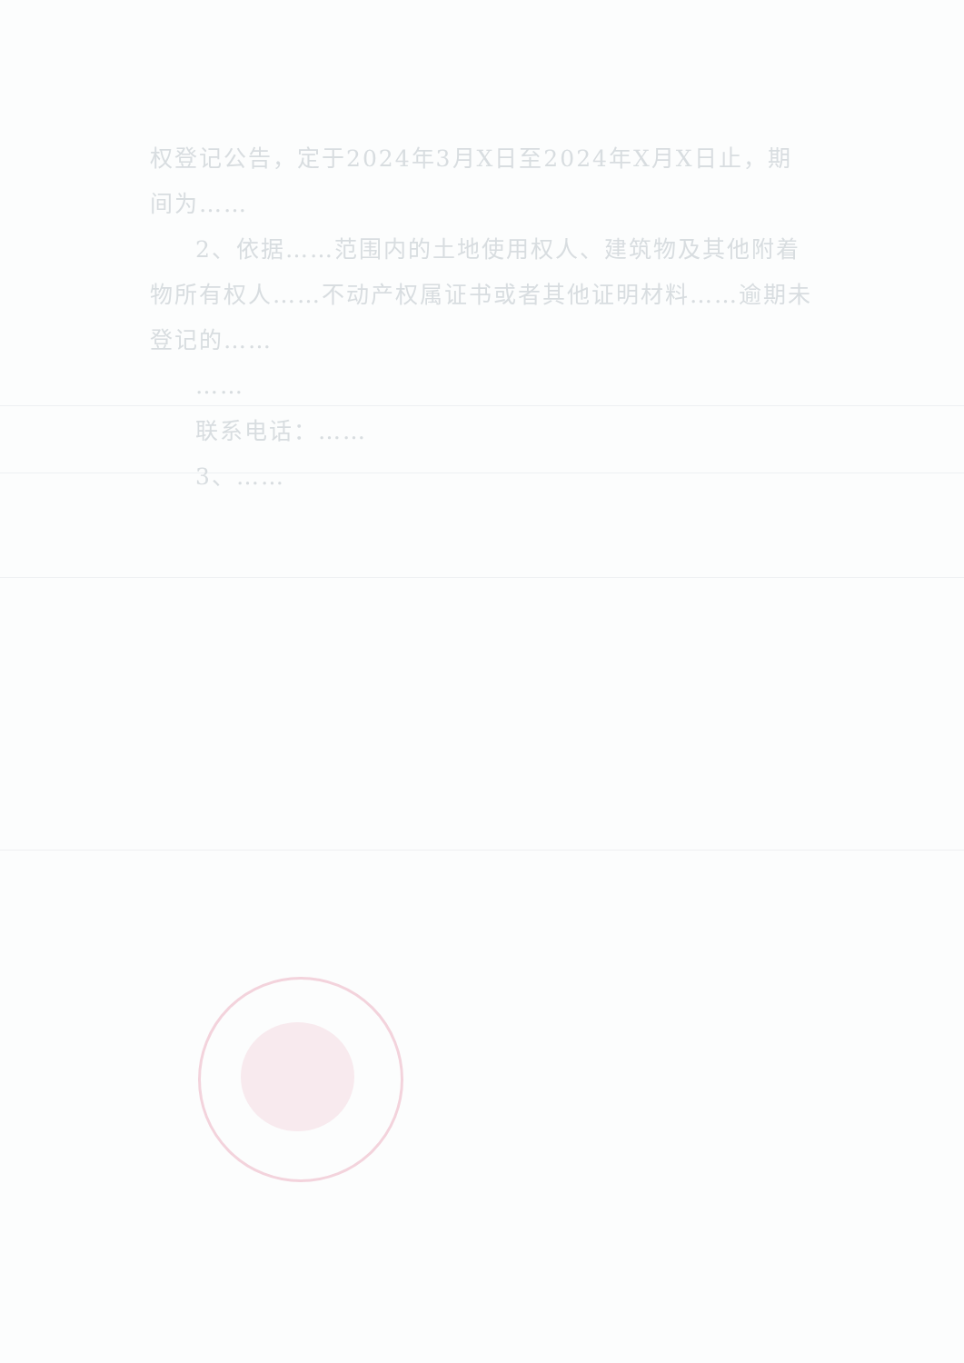权登记公告，定于2024年3月X日至2024年X月X日止，期间为……
2、依据……范围内的土地使用权人、建筑物及其他附着物所有权人……不动产权属证书或者其他证明材料……逾期未登记的……
……
联系电话：……
3、……